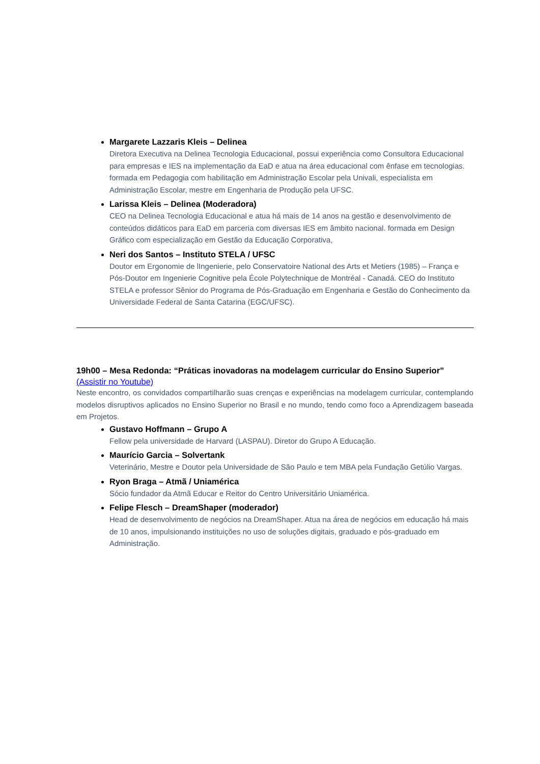Margarete Lazzaris Kleis – Delinea
Diretora Executiva na Delinea Tecnologia Educacional, possui experiência como Consultora Educacional para empresas e IES na implementação da EaD e atua na área educacional com ênfase em tecnologias. formada em Pedagogia com habilitação em Administração Escolar pela Univali, especialista em Administração Escolar, mestre em Engenharia de Produção pela UFSC.
Larissa Kleis – Delinea (Moderadora)
CEO na Delinea Tecnologia Educacional e atua há mais de 14 anos na gestão e desenvolvimento de conteúdos didáticos para EaD em parceria com diversas IES em âmbito nacional. formada em Design Gráfico com especialização em Gestão da Educação Corporativa,
Neri dos Santos – Instituto STELA / UFSC
Doutor em Ergonomie de lIngenierie, pelo Conservatoire National des Arts et Metiers (1985) – França e Pós-Doutor em Ingenierie Cognitive pela École Polytechnique de Montréal - Canadá. CEO do Instituto STELA e professor Sênior do Programa de Pós-Graduação em Engenharia e Gestão do Conhecimento da Universidade Federal de Santa Catarina (EGC/UFSC).
19h00 – Mesa Redonda: “Práticas inovadoras na modelagem curricular do Ensino Superior”
(Assistir no Youtube)
Neste encontro, os convidados compartilharão suas crenças e experiências na modelagem curricular, contemplando modelos disruptivos aplicados no Ensino Superior no Brasil e no mundo, tendo como foco a Aprendizagem baseada em Projetos.
Gustavo Hoffmann – Grupo A
Fellow pela universidade de Harvard (LASPAU). Diretor do Grupo A Educação.
Maurício Garcia – Solvertank
Veterinário, Mestre e Doutor pela Universidade de São Paulo e tem MBA pela Fundação Getúlio Vargas.
Ryon Braga – Atmã / Uniamérica
Sócio fundador da Atmã Educar e Reitor do Centro Universitário Uniamérica.
Felipe Flesch – DreamShaper (moderador)
Head de desenvolvimento de negócios na DreamShaper. Atua na área de negócios em educação há mais de 10 anos, impulsionando instituições no uso de soluções digitais, graduado e pós-graduado em Administração.